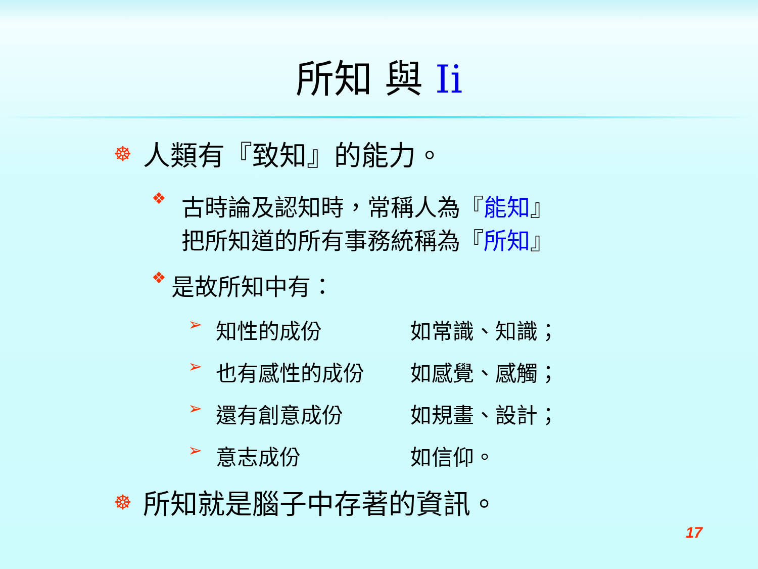所知 與 Ii
☸ 人類有『致知』的能力。
❖ 古時論及認知時，常稱人為『能知』
把所知道的所有事務統稱為『所知』
❖ 是故所知中有：
➢ 知性的成份 如常識、知識；
➢ 也有感性的成份 如感覺、感觸；
➢ 還有創意成份 如規畫、設計；
➢ 意志成份 如信仰。
☸ 所知就是腦子中存著的資訊。
17